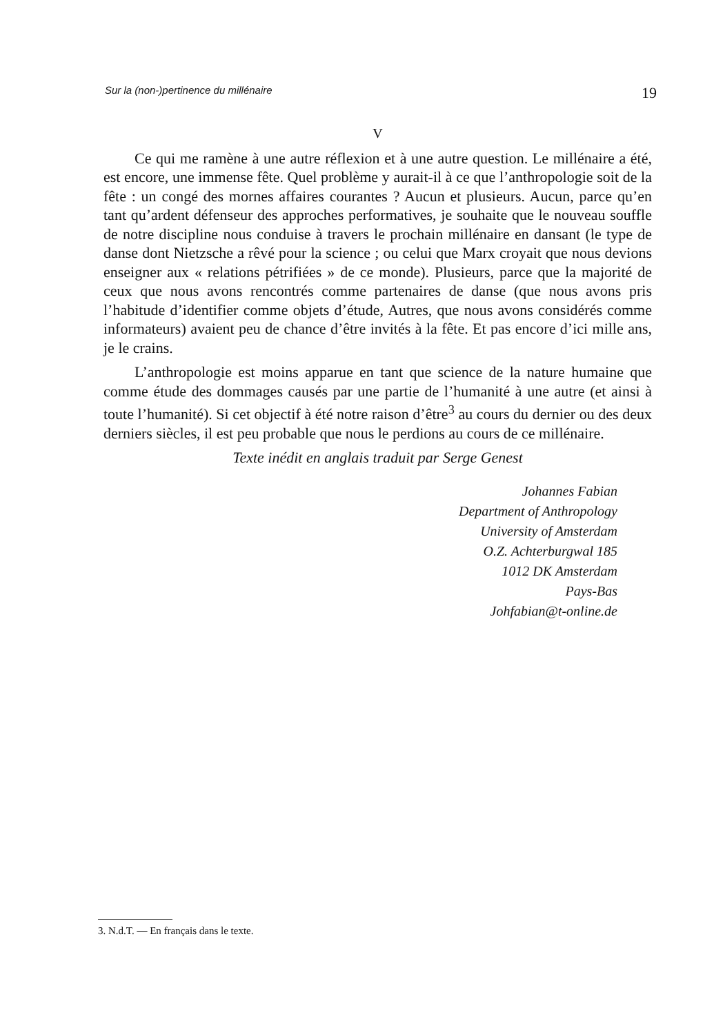Sur la (non-)pertinence du millénaire 19
V
Ce qui me ramène à une autre réflexion et à une autre question. Le millénaire a été, est encore, une immense fête. Quel problème y aurait-il à ce que l’anthropologie soit de la fête : un congé des mornes affaires courantes ? Aucun et plusieurs. Aucun, parce qu’en tant qu’ardent défenseur des approches performatives, je souhaite que le nouveau souffle de notre discipline nous conduise à travers le prochain millénaire en dansant (le type de danse dont Nietzsche a rêvé pour la science ; ou celui que Marx croyait que nous devions enseigner aux « relations pétrifiées » de ce monde). Plusieurs, parce que la majorité de ceux que nous avons rencontrés comme partenaires de danse (que nous avons pris l’habitude d’identifier comme objets d’étude, Autres, que nous avons considérés comme informateurs) avaient peu de chance d’être invités à la fête. Et pas encore d’ici mille ans, je le crains.
L’anthropologie est moins apparue en tant que science de la nature humaine que comme étude des dommages causés par une partie de l’humanité à une autre (et ainsi à toute l’humanité). Si cet objectif à été notre raison d’être<sup>3</sup> au cours du dernier ou des deux derniers siècles, il est peu probable que nous le perdions au cours de ce millénaire.
Texte inédit en anglais traduit par Serge Genest
Johannes Fabian
Department of Anthropology
University of Amsterdam
O.Z. Achterburgwal 185
1012 DK Amsterdam
Pays-Bas
Johfabian@t-online.de
3. N.d.T. — En français dans le texte.